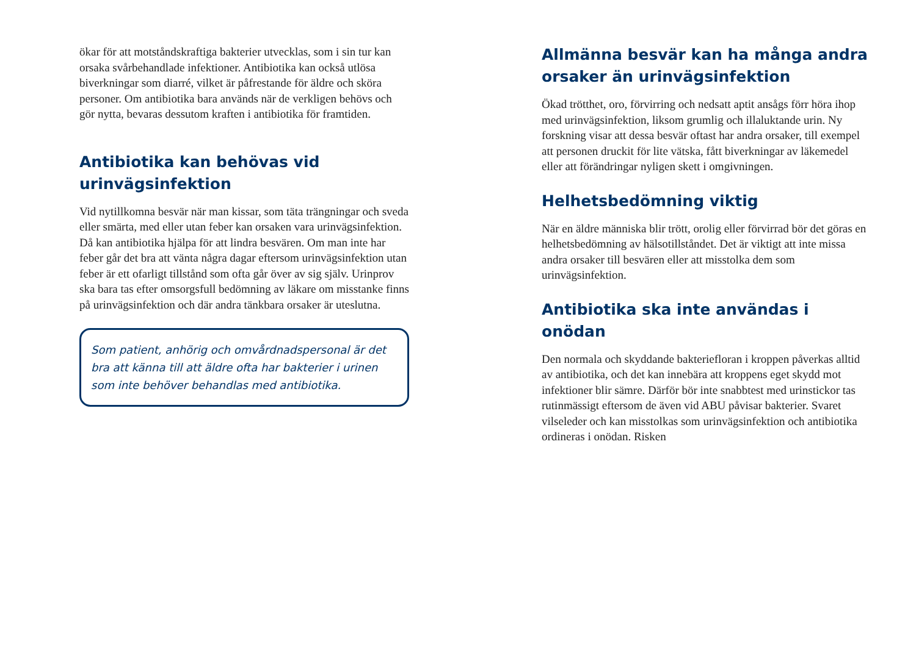ökar för att motståndskraftiga bakterier utvecklas, som i sin tur kan orsaka svårbehandlade infektioner. Antibiotika kan också utlösa biverkningar som diarré, vilket är påfrestande för äldre och sköra personer. Om antibiotika bara används när de verkligen behövs och gör nytta, bevaras dessutom kraften i antibiotika för framtiden.
Antibiotika kan behövas vid urinvägsinfektion
Vid nytillkomna besvär när man kissar, som täta trängningar och sveda eller smärta, med eller utan feber kan orsaken vara urinvägsinfektion. Då kan antibiotika hjälpa för att lindra besvären. Om man inte har feber går det bra att vänta några dagar eftersom urinvägsinfektion utan feber är ett ofarligt tillstånd som ofta går över av sig själv. Urinprov ska bara tas efter omsorgsfull bedömning av läkare om misstanke finns på urinvägsinfektion och där andra tänkbara orsaker är uteslutna.
Som patient, anhörig och omvårdnadspersonal är det bra att känna till att äldre ofta har bakterier i urinen som inte behöver behandlas med antibiotika.
Allmänna besvär kan ha många andra orsaker än urinvägsinfektion
Ökad trötthet, oro, förvirring och nedsatt aptit ansågs förr höra ihop med urinvägsinfektion, liksom grumlig och illaluktande urin. Ny forskning visar att dessa besvär oftast har andra orsaker, till exempel att personen druckit för lite vätska, fått biverkningar av läkemedel eller att förändringar nyligen skett i omgivningen.
Helhetsbedömning viktig
När en äldre människa blir trött, orolig eller förvirrad bör det göras en helhetsbedömning av hälsotillståndet. Det är viktigt att inte missa andra orsaker till besvären eller att misstolka dem som urinvägsinfektion.
Antibiotika ska inte användas i onödan
Den normala och skyddande bakteriefloran i kroppen påverkas alltid av antibiotika, och det kan innebära att kroppens eget skydd mot infektioner blir sämre. Därför bör inte snabbtest med urinstickor tas rutinmässigt eftersom de även vid ABU påvisar bakterier. Svaret vilseleder och kan misstolkas som urinvägsinfektion och antibiotika ordineras i onödan. Risken